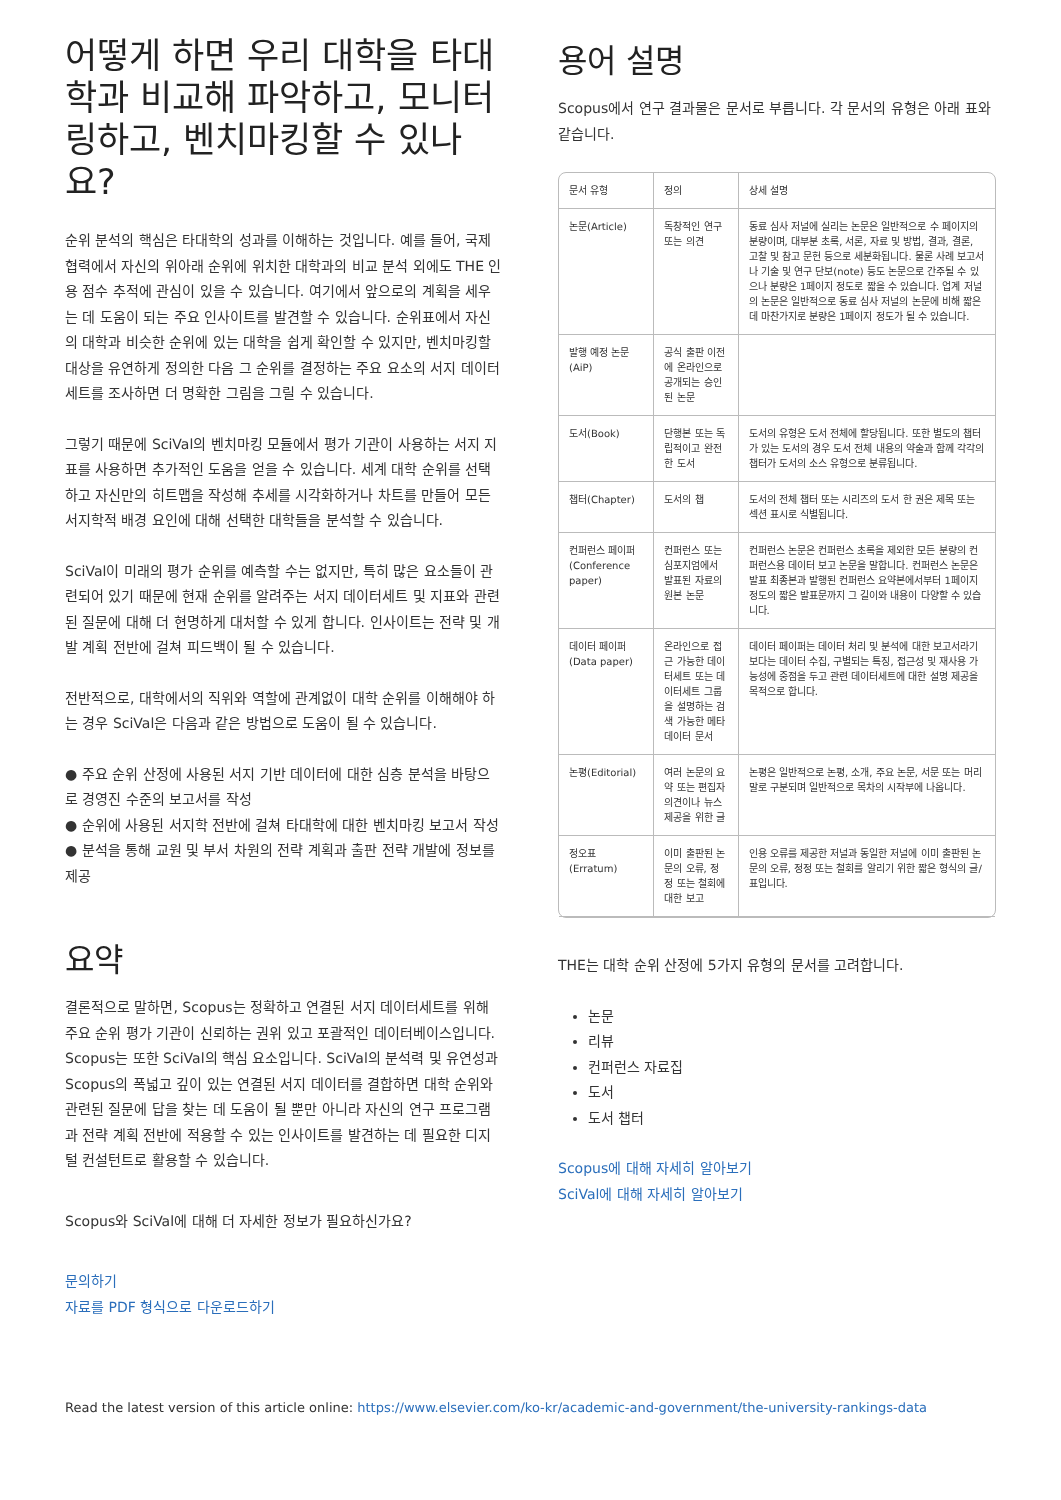어떻게 하면 우리 대학을 타대학과 비교해 파악하고, 모니터링하고, 벤치마킹할 수 있나요?
순위 분석의 핵심은 타대학의 성과를 이해하는 것입니다. 예를 들어, 국제 협력에서 자신의 위아래 순위에 위치한 대학과의 비교 분석 외에도 THE 인용 점수 추적에 관심이 있을 수 있습니다. 여기에서 앞으로의 계획을 세우는 데 도움이 되는 주요 인사이트를 발견할 수 있습니다. 순위표에서 자신의 대학과 비슷한 순위에 있는 대학을 쉽게 확인할 수 있지만, 벤치마킹할 대상을 유연하게 정의한 다음 그 순위를 결정하는 주요 요소의 서지 데이터세트를 조사하면 더 명확한 그림을 그릴 수 있습니다.
그렇기 때문에 SciVal의 벤치마킹 모듈에서 평가 기관이 사용하는 서지 지표를 사용하면 추가적인 도움을 얻을 수 있습니다. 세계 대학 순위를 선택하고 자신만의 히트맵을 작성해 추세를 시각화하거나 차트를 만들어 모든 서지학적 배경 요인에 대해 선택한 대학들을 분석할 수 있습니다.
SciVal이 미래의 평가 순위를 예측할 수는 없지만, 특히 많은 요소들이 관련되어 있기 때문에 현재 순위를 알려주는 서지 데이터세트 및 지표와 관련된 질문에 대해 더 현명하게 대처할 수 있게 합니다. 인사이트는 전략 및 개발 계획 전반에 걸쳐 피드백이 될 수 있습니다.
전반적으로, 대학에서의 직위와 역할에 관계없이 대학 순위를 이해해야 하는 경우 SciVal은 다음과 같은 방법으로 도움이 될 수 있습니다.
● 주요 순위 산정에 사용된 서지 기반 데이터에 대한 심층 분석을 바탕으로 경영진 수준의 보고서를 작성
● 순위에 사용된 서지학 전반에 걸쳐 타대학에 대한 벤치마킹 보고서 작성
● 분석을 통해 교원 및 부서 차원의 전략 계획과 출판 전략 개발에 정보를 제공
요약
결론적으로 말하면, Scopus는 정확하고 연결된 서지 데이터세트를 위해 주요 순위 평가 기관이 신뢰하는 권위 있고 포괄적인 데이터베이스입니다. Scopus는 또한 SciVal의 핵심 요소입니다. SciVal의 분석력 및 유연성과 Scopus의 폭넓고 깊이 있는 연결된 서지 데이터를 결합하면 대학 순위와 관련된 질문에 답을 찾는 데 도움이 될 뿐만 아니라 자신의 연구 프로그램과 전략 계획 전반에 적용할 수 있는 인사이트를 발견하는 데 필요한 디지털 컨설턴트로 활용할 수 있습니다.
Scopus와 SciVal에 대해 더 자세한 정보가 필요하신가요?
문의하기
자료를 PDF 형식으로 다운로드하기
용어 설명
Scopus에서 연구 결과물은 문서로 부릅니다. 각 문서의 유형은 아래 표와 같습니다.
| 문서 유형 | 정의 | 상세 설명 |
| --- | --- | --- |
| 논문(Article) | 독창적인 연구 또는 의견 | 동료 심사 저널에 실리는 논문은 일반적으로 수 페이지의 분량이며, 대부분 초록, 서론, 자료 및 방법, 결과, 결론, 고찰 및 참고 문헌 등으로 세분화됩니다. 물론 사례 보고서나 기술 및 연구 단보(note) 등도 논문으로 간주될 수 있으나 분량은 1페이지 정도로 짧을 수 있습니다. 업계 저널의 논문은 일반적으로 동료 심사 저널의 논문에 비해 짧은데 마찬가지로 분량은 1페이지 정도가 될 수 있습니다. |
| 발행 예정 논문(AiP) | 공식 출판 이전에 온라인으로 공개되는 승인된 논문 | |
| 도서(Book) | 단행본 또는 독립적이고 완전한 도서 | 도서의 유형은 도서 전체에 할당됩니다. 또한 별도의 챕터가 있는 도서의 경우 도서 전체 내용의 약술과 함께 각각의 챕터가 도서의 소스 유형으로 분류됩니다. |
| 챕터(Chapter) | 도서의 챕 | 도서의 전체 챕터 또는 시리즈의 도서 한 권은 제목 또는 섹션 표시로 식별됩니다. |
| 컨퍼런스 페이퍼(Conference paper) | 컨퍼런스 또는 심포지엄에서 발표된 자료의 원본 논문 | 컨퍼런스 논문은 컨퍼런스 초록을 제외한 모든 분량의 컨퍼런스용 데이터 보고 논문을 말합니다. 컨퍼런스 논문은 발표 최종본과 발행된 컨퍼런스 요약본에서부터 1페이지 정도의 짧은 발표문까지 그 길이와 내용이 다양할 수 있습니다. |
| 데이터 페이퍼(Data paper) | 온라인으로 접근 가능한 데이터세트 또는 데이터세트 그룹을 설명하는 검색 가능한 메타데이터 문서 | 데이터 페이퍼는 데이터 처리 및 분석에 대한 보고서라기보다는 데이터 수집, 구별되는 특징, 접근성 및 재사용 가능성에 중점을 두고 관련 데이터세트에 대한 설명 제공을 목적으로 합니다. |
| 논평(Editorial) | 여러 논문의 요약 또는 편집자 의견이나 뉴스 제공을 위한 글 | 논평은 일반적으로 논평, 소개, 주요 논문, 서문 또는 머리말로 구분되며 일반적으로 목차의 시작부에 나옵니다. |
| 정오표(Erratum) | 이미 출판된 논문의 오류, 정정 또는 철회에 대한 보고 | 인용 오류를 제공한 저널과 동일한 저널에 이미 출판된 논문의 오류, 정정 또는 철회를 알리기 위한 짧은 형식의 글/표입니다. |
THE는 대학 순위 산정에 5가지 유형의 문서를 고려합니다.
논문
리뷰
컨퍼런스 자료집
도서
도서 챕터
Scopus에 대해 자세히 알아보기
SciVal에 대해 자세히 알아보기
Read the latest version of this article online: https://www.elsevier.com/ko-kr/academic-and-government/the-university-rankings-data